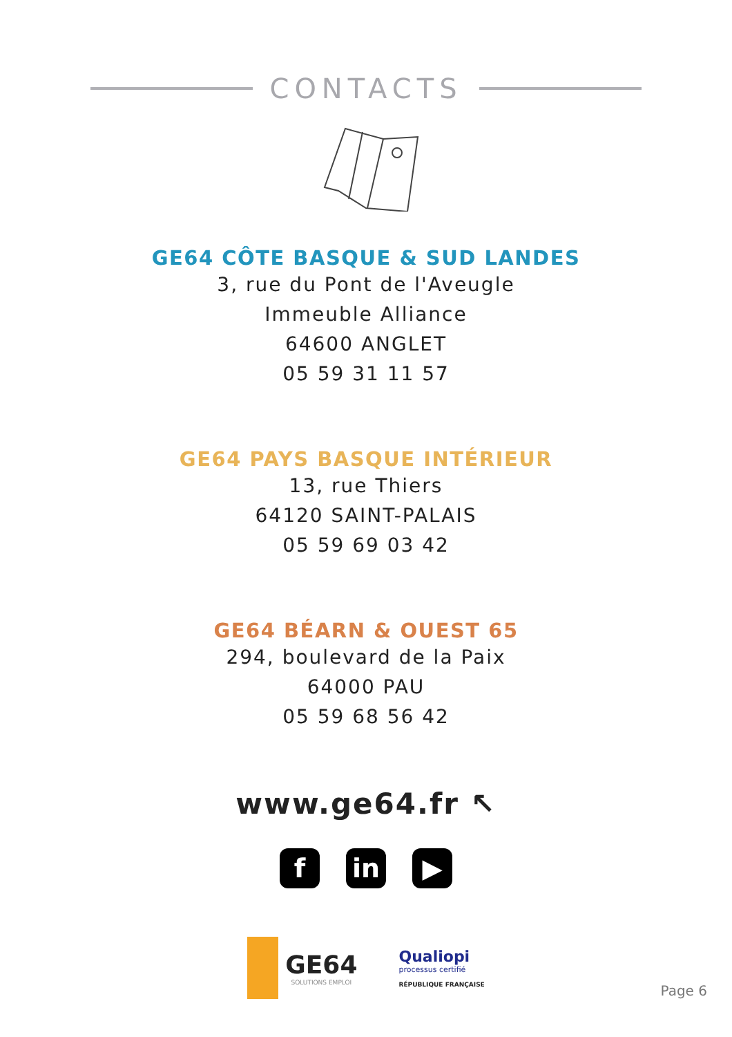CONTACTS
GE64 CÔTE BASQUE & SUD LANDES
3, rue du Pont de l'Aveugle
Immeuble Alliance
64600 ANGLET
05 59 31 11 57
GE64 PAYS BASQUE INTÉRIEUR
13, rue Thiers
64120 SAINT-PALAIS
05 59 69 03 42
GE64 BÉARN & OUEST 65
294, boulevard de la Paix
64000 PAU
05 59 68 56 42
www.ge64.fr ↖
f in ▶
GE64
SOLUTIONS EMPLOI
Qualiopi
processus certifié
RÉPUBLIQUE FRANÇAISE
Page 6